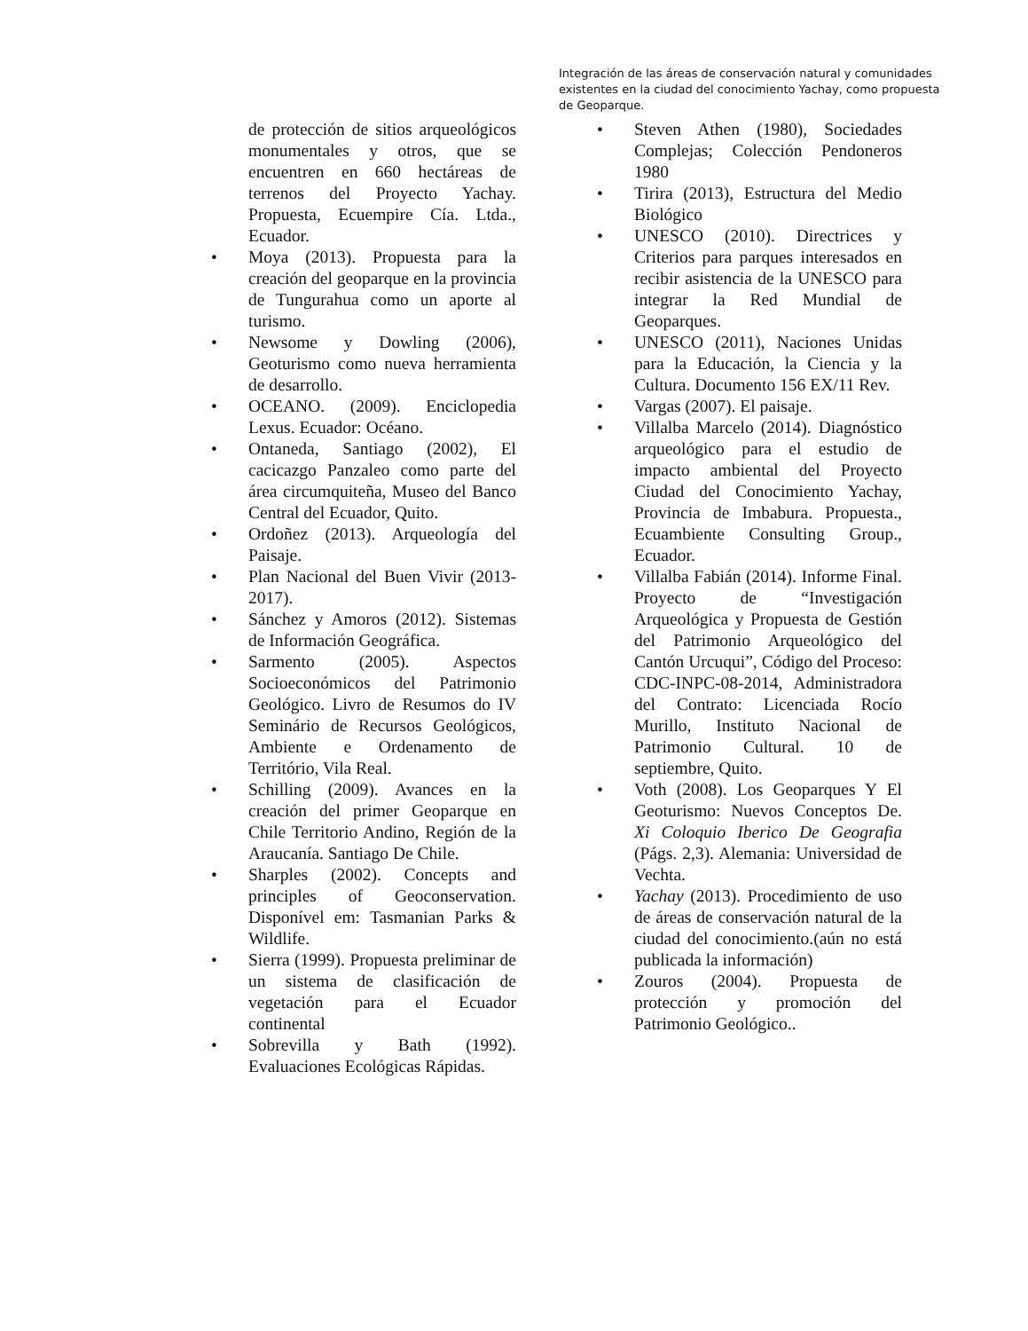Integración de las áreas de conservación natural y comunidades existentes en la ciudad del conocimiento Yachay, como propuesta de Geoparque.
de protección de sitios arqueológicos monumentales y otros, que se encuentren en 660 hectáreas de terrenos del Proyecto Yachay. Propuesta, Ecuempire Cía. Ltda., Ecuador.
• Moya (2013). Propuesta para la creación del geoparque en la provincia de Tungurahua como un aporte al turismo.
• Newsome y Dowling (2006), Geoturismo como nueva herramienta de desarrollo.
• OCEANO. (2009). Enciclopedia Lexus. Ecuador: Océano.
• Ontaneda, Santiago (2002), El cacicazgo Panzaleo como parte del área circumquiteña, Museo del Banco Central del Ecuador, Quito.
• Ordoñez (2013). Arqueología del Paisaje.
• Plan Nacional del Buen Vivir (2013-2017).
• Sánchez y Amoros (2012). Sistemas de Información Geográfica.
• Sarmento (2005). Aspectos Socioeconómicos del Patrimonio Geológico. Livro de Resumos do IV Seminário de Recursos Geológicos, Ambiente e Ordenamento de Território, Vila Real.
• Schilling (2009). Avances en la creación del primer Geoparque en Chile Territorio Andino, Región de la Araucanía. Santiago De Chile.
• Sharples (2002). Concepts and principles of Geoconservation. Disponível em: Tasmanian Parks & Wildlife.
• Sierra (1999). Propuesta preliminar de un sistema de clasificación de vegetación para el Ecuador continental
• Sobrevilla y Bath (1992). Evaluaciones Ecológicas Rápidas.
• Steven Athen (1980), Sociedades Complejas; Colección Pendoneros 1980
• Tirira (2013), Estructura del Medio Biológico
• UNESCO (2010). Directrices y Criterios para parques interesados en recibir asistencia de la UNESCO para integrar la Red Mundial de Geoparques.
• UNESCO (2011), Naciones Unidas para la Educación, la Ciencia y la Cultura. Documento 156 EX/11 Rev.
• Vargas (2007). El paisaje.
• Villalba Marcelo (2014). Diagnóstico arqueológico para el estudio de impacto ambiental del Proyecto Ciudad del Conocimiento Yachay, Provincia de Imbabura. Propuesta., Ecuambiente Consulting Group., Ecuador.
• Villalba Fabián (2014). Informe Final. Proyecto de “Investigación Arqueológica y Propuesta de Gestión del Patrimonio Arqueológico del Cantón Urcuqui”, Código del Proceso: CDC-INPC-08-2014, Administradora del Contrato: Licenciada Rocío Murillo, Instituto Nacional de Patrimonio Cultural. 10 de septiembre, Quito.
• Voth (2008). Los Geoparques Y El Geoturismo: Nuevos Conceptos De. Xi Coloquio Iberico De Geografia (Págs. 2,3). Alemania: Universidad de Vechta.
• Yachay (2013). Procedimiento de uso de áreas de conservación natural de la ciudad del conocimiento.(aún no está publicada la información)
• Zouros (2004). Propuesta de protección y promoción del Patrimonio Geológico..